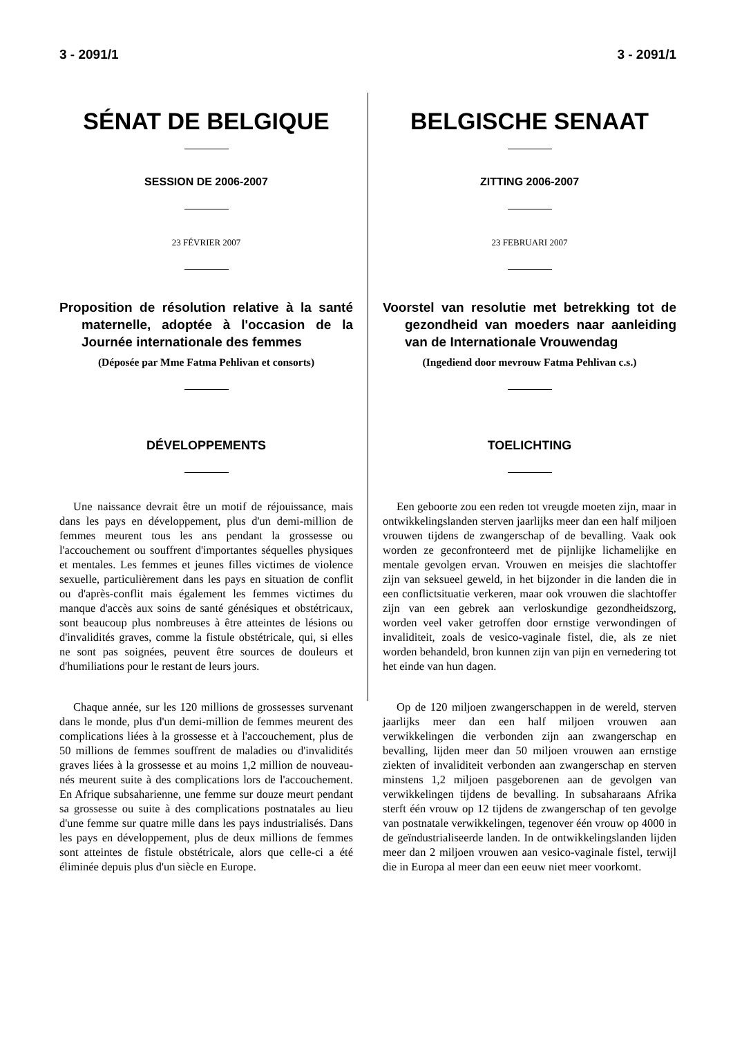3 - 2091/1 3 - 2091/1
SÉNAT DE BELGIQUE
SESSION DE 2006-2007
23 FÉVRIER 2007
Proposition de résolution relative à la santé maternelle, adoptée à l'occasion de la Journée internationale des femmes
(Déposée par Mme Fatma Pehlivan et consorts)
DÉVELOPPEMENTS
Une naissance devrait être un motif de réjouissance, mais dans les pays en développement, plus d'un demi-million de femmes meurent tous les ans pendant la grossesse ou l'accouchement ou souffrent d'importantes séquelles physiques et mentales. Les femmes et jeunes filles victimes de violence sexuelle, particulièrement dans les pays en situation de conflit ou d'après-conflit mais également les femmes victimes du manque d'accès aux soins de santé génésiques et obstétricaux, sont beaucoup plus nombreuses à être atteintes de lésions ou d'invalidités graves, comme la fistule obstétricale, qui, si elles ne sont pas soignées, peuvent être sources de douleurs et d'humiliations pour le restant de leurs jours.
Chaque année, sur les 120 millions de grossesses survenant dans le monde, plus d'un demi-million de femmes meurent des complications liées à la grossesse et à l'accouchement, plus de 50 millions de femmes souffrent de maladies ou d'invalidités graves liées à la grossesse et au moins 1,2 million de nouveau-nés meurent suite à des complications lors de l'accouchement. En Afrique subsaharienne, une femme sur douze meurt pendant sa grossesse ou suite à des complications postnatales au lieu d'une femme sur quatre mille dans les pays industrialisés. Dans les pays en développement, plus de deux millions de femmes sont atteintes de fistule obstétricale, alors que celle-ci a été éliminée depuis plus d'un siècle en Europe.
BELGISCHE SENAAT
ZITTING 2006-2007
23 FEBRUARI 2007
Voorstel van resolutie met betrekking tot de gezondheid van moeders naar aanleiding van de Internationale Vrouwendag
(Ingediend door mevrouw Fatma Pehlivan c.s.)
TOELICHTING
Een geboorte zou een reden tot vreugde moeten zijn, maar in ontwikkelingslanden sterven jaarlijks meer dan een half miljoen vrouwen tijdens de zwangerschap of de bevalling. Vaak ook worden ze geconfronteerd met de pijnlijke lichamelijke en mentale gevolgen ervan. Vrouwen en meisjes die slachtoffer zijn van seksueel geweld, in het bijzonder in die landen die in een conflictsituatie verkeren, maar ook vrouwen die slachtoffer zijn van een gebrek aan verloskundige gezondheidszorg, worden veel vaker getroffen door ernstige verwondingen of invaliditeit, zoals de vesico-vaginale fistel, die, als ze niet worden behandeld, bron kunnen zijn van pijn en vernedering tot het einde van hun dagen.
Op de 120 miljoen zwangerschappen in de wereld, sterven jaarlijks meer dan een half miljoen vrouwen aan verwikkelingen die verbonden zijn aan zwangerschap en bevalling, lijden meer dan 50 miljoen vrouwen aan ernstige ziekten of invaliditeit verbonden aan zwangerschap en sterven minstens 1,2 miljoen pasgeborenen aan de gevolgen van verwikkelingen tijdens de bevalling. In subsaharaans Afrika sterft één vrouw op 12 tijdens de zwangerschap of ten gevolge van postnatale verwikkelingen, tegenover één vrouw op 4000 in de geïndustrialiseerde landen. In de ontwikkelingslanden lijden meer dan 2 miljoen vrouwen aan vesico-vaginale fistel, terwijl die in Europa al meer dan een eeuw niet meer voorkomt.